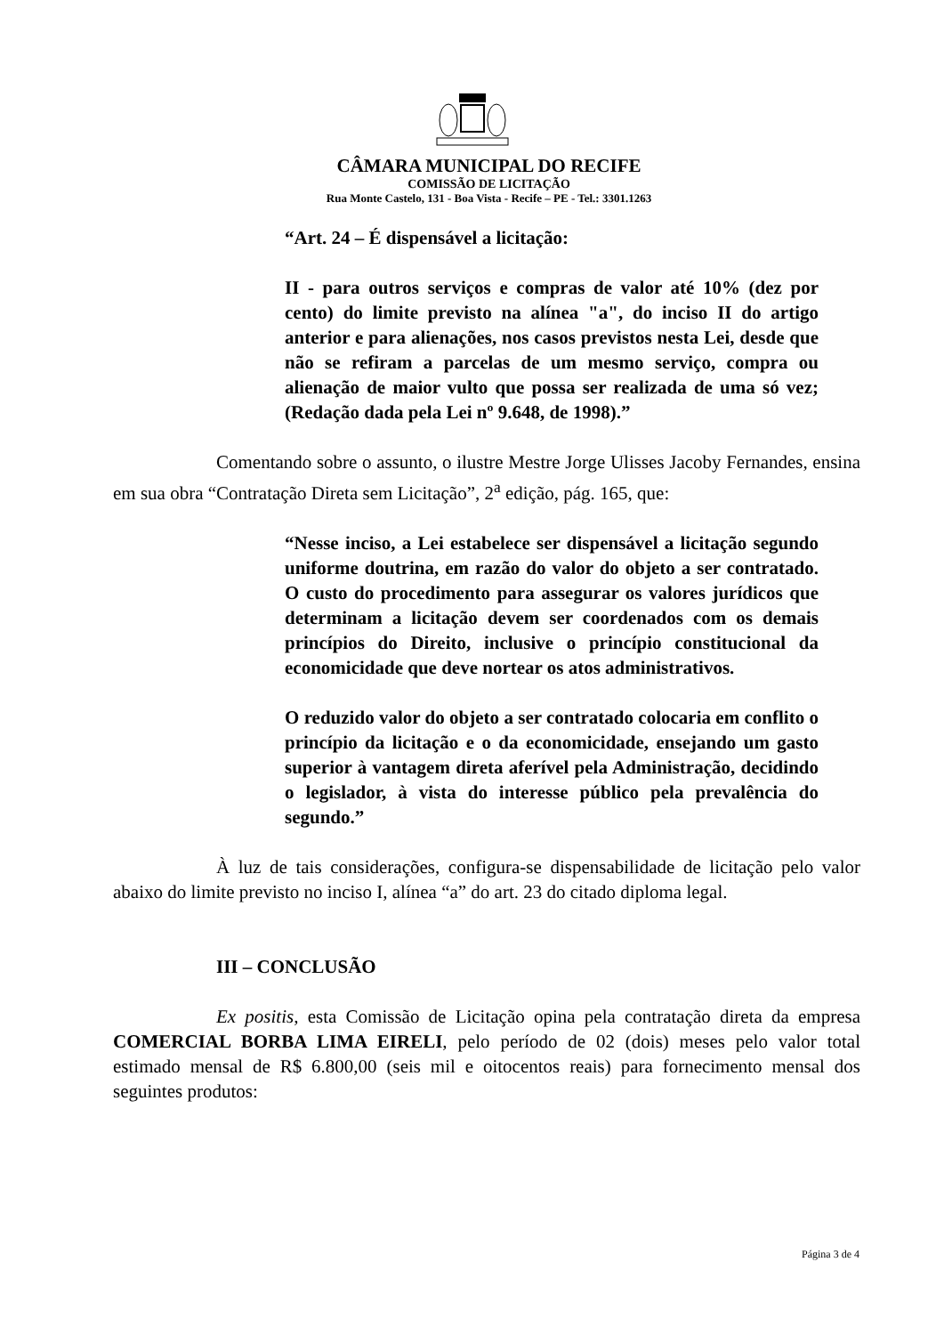CÂMARA MUNICIPAL DO RECIFE
COMISSÃO DE LICITAÇÃO
Rua Monte Castelo, 131 - Boa Vista - Recife – PE - Tel.: 3301.1263
“Art. 24 – É dispensável a licitação:
II - para outros serviços e compras de valor até 10% (dez por cento) do limite previsto na alínea "a", do inciso II do artigo anterior e para alienações, nos casos previstos nesta Lei, desde que não se refiram a parcelas de um mesmo serviço, compra ou alienação de maior vulto que possa ser realizada de uma só vez; (Redação dada pela Lei nº 9.648, de 1998).”
Comentando sobre o assunto, o ilustre Mestre Jorge Ulisses Jacoby Fernandes, ensina em sua obra “Contratação Direta sem Licitação”, 2<sup>a</sup> edição, pág. 165, que:
“Nesse inciso, a Lei estabelece ser dispensável a licitação segundo uniforme doutrina, em razão do valor do objeto a ser contratado. O custo do procedimento para assegurar os valores jurídicos que determinam a licitação devem ser coordenados com os demais princípios do Direito, inclusive o princípio constitucional da economicidade que deve nortear os atos administrativos.
O reduzido valor do objeto a ser contratado colocaria em conflito o princípio da licitação e o da economicidade, ensejando um gasto superior à vantagem direta aferível pela Administração, decidindo o legislador, à vista do interesse público pela prevalência do segundo.”
À luz de tais considerações, configura-se dispensabilidade de licitação pelo valor abaixo do limite previsto no inciso I, alínea “a” do art. 23 do citado diploma legal.
III – CONCLUSÃO
Ex positis, esta Comissão de Licitação opina pela contratação direta da empresa COMERCIAL BORBA LIMA EIRELI, pelo período de 02 (dois) meses pelo valor total estimado mensal de R$ 6.800,00 (seis mil e oitocentos reais) para fornecimento mensal dos seguintes produtos:
Página 3 de 4